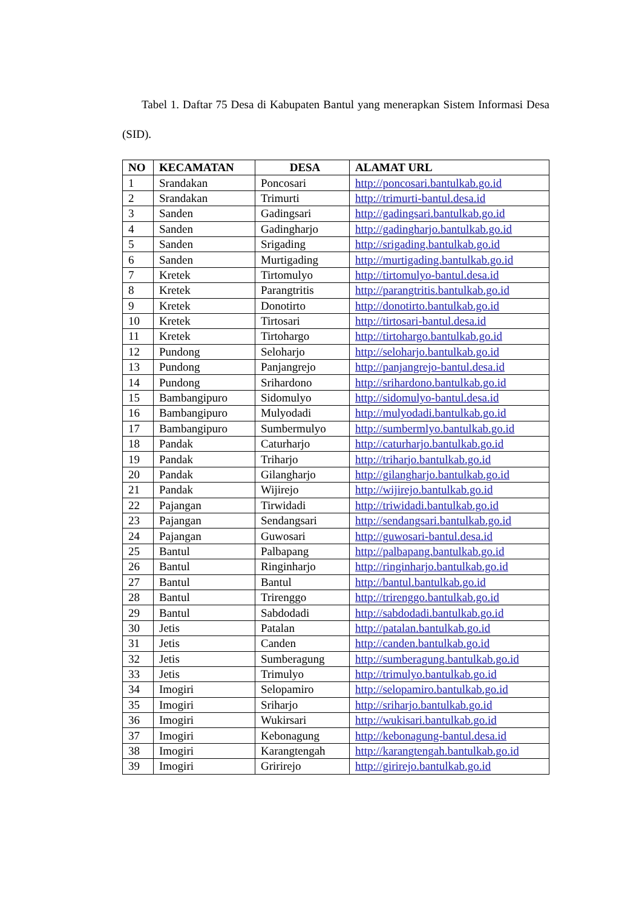Tabel 1. Daftar 75 Desa di Kabupaten Bantul yang menerapkan Sistem Informasi Desa (SID).
| NO | KECAMATAN | DESA | ALAMAT URL |
| --- | --- | --- | --- |
| 1 | Srandakan | Poncosari | http://poncosari.bantulkab.go.id |
| 2 | Srandakan | Trimurti | http://trimurti-bantul.desa.id |
| 3 | Sanden | Gadingsari | http://gadingsari.bantulkab.go.id |
| 4 | Sanden | Gadingharjo | http://gadingharjo.bantulkab.go.id |
| 5 | Sanden | Srigading | http://srigading.bantulkab.go.id |
| 6 | Sanden | Murtigading | http://murtigading.bantulkab.go.id |
| 7 | Kretek | Tirtomulyo | http://tirtomulyo-bantul.desa.id |
| 8 | Kretek | Parangtritis | http://parangtritis.bantulkab.go.id |
| 9 | Kretek | Donotirto | http://donotirto.bantulkab.go.id |
| 10 | Kretek | Tirtosari | http://tirtosari-bantul.desa.id |
| 11 | Kretek | Tirtohargo | http://tirtohargo.bantulkab.go.id |
| 12 | Pundong | Seloharjo | http://seloharjo.bantulkab.go.id |
| 13 | Pundong | Panjangrejo | http://panjangrejo-bantul.desa.id |
| 14 | Pundong | Srihardono | http://srihardono.bantulkab.go.id |
| 15 | Bambangipuro | Sidomulyo | http://sidomulyo-bantul.desa.id |
| 16 | Bambangipuro | Mulyodadi | http://mulyodadi.bantulkab.go.id |
| 17 | Bambangipuro | Sumbermulyo | http://sumbermlyo.bantulkab.go.id |
| 18 | Pandak | Caturharjo | http://caturharjo.bantulkab.go.id |
| 19 | Pandak | Triharjo | http://triharjo.bantulkab.go.id |
| 20 | Pandak | Gilangharjo | http://gilangharjo.bantulkab.go.id |
| 21 | Pandak | Wijirejo | http://wijirejo.bantulkab.go.id |
| 22 | Pajangan | Tirwidadi | http://triwidadi.bantulkab.go.id |
| 23 | Pajangan | Sendangsari | http://sendangsari.bantulkab.go.id |
| 24 | Pajangan | Guwosari | http://guwosari-bantul.desa.id |
| 25 | Bantul | Palbapang | http://palbapang.bantulkab.go.id |
| 26 | Bantul | Ringinharjo | http://ringinharjo.bantulkab.go.id |
| 27 | Bantul | Bantul | http://bantul.bantulkab.go.id |
| 28 | Bantul | Trirenggo | http://trirenggo.bantulkab.go.id |
| 29 | Bantul | Sabdodadi | http://sabdodadi.bantulkab.go.id |
| 30 | Jetis | Patalan | http://patalan.bantulkab.go.id |
| 31 | Jetis | Canden | http://canden.bantulkab.go.id |
| 32 | Jetis | Sumberagung | http://sumberagung.bantulkab.go.id |
| 33 | Jetis | Trimulyo | http://trimulyo.bantulkab.go.id |
| 34 | Imogiri | Selopamiro | http://selopamiro.bantulkab.go.id |
| 35 | Imogiri | Sriharjo | http://sriharjo.bantulkab.go.id |
| 36 | Imogiri | Wukirsari | http://wukisari.bantulkab.go.id |
| 37 | Imogiri | Kebonagung | http://kebonagung-bantul.desa.id |
| 38 | Imogiri | Karangtengah | http://karangtengah.bantulkab.go.id |
| 39 | Imogiri | Gririrejo | http://girirejo.bantulkab.go.id |